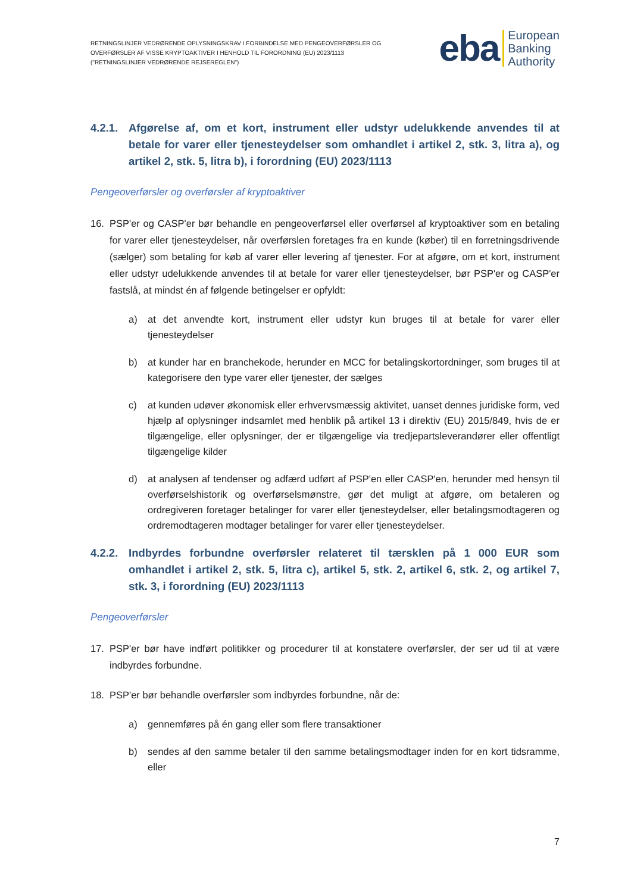RETNINGSLINJER VEDRØRENDE OPLYSNINGSKRAV I FORBINDELSE MED PENGEOVERFØRSLER OG
OVERFØRSLER AF VISSE KRYPTOAKTIVER I HENHOLD TIL FORORDNING (EU) 2023/1113
("RETNINGSLINJER VEDRØRENDE REJSEREGLEN")
eba European
Banking
Authority
4.2.1. Afgørelse af, om et kort, instrument eller udstyr udelukkende anvendes til at betale for varer eller tjenesteydelser som omhandlet i artikel 2, stk. 3, litra a), og artikel 2, stk. 5, litra b), i forordning (EU) 2023/1113
Pengeoverførsler og overførsler af kryptoaktiver
16. PSP'er og CASP'er bør behandle en pengeoverførsel eller overførsel af kryptoaktiver som en betaling for varer eller tjenesteydelser, når overførslen foretages fra en kunde (køber) til en forretningsdrivende (sælger) som betaling for køb af varer eller levering af tjenester. For at afgøre, om et kort, instrument eller udstyr udelukkende anvendes til at betale for varer eller tjenesteydelser, bør PSP'er og CASP'er fastslå, at mindst én af følgende betingelser er opfyldt:
a) at det anvendte kort, instrument eller udstyr kun bruges til at betale for varer eller tjenesteydelser
b) at kunder har en branchekode, herunder en MCC for betalingskortordninger, som bruges til at kategorisere den type varer eller tjenester, der sælges
c) at kunden udøver økonomisk eller erhvervsmæssig aktivitet, uanset dennes juridiske form, ved hjælp af oplysninger indsamlet med henblik på artikel 13 i direktiv (EU) 2015/849, hvis de er tilgængelige, eller oplysninger, der er tilgængelige via tredjepartsleverandører eller offentligt tilgængelige kilder
d) at analysen af tendenser og adfærd udført af PSP'en eller CASP'en, herunder med hensyn til overførselshistorik og overførselsmønstre, gør det muligt at afgøre, om betaleren og ordregiveren foretager betalinger for varer eller tjenesteydelser, eller betalingsmodtageren og ordremodtageren modtager betalinger for varer eller tjenesteydelser.
4.2.2. Indbyrdes forbundne overførsler relateret til tærsklen på 1 000 EUR som omhandlet i artikel 2, stk. 5, litra c), artikel 5, stk. 2, artikel 6, stk. 2, og artikel 7, stk. 3, i forordning (EU) 2023/1113
Pengeoverførsler
17. PSP'er bør have indført politikker og procedurer til at konstatere overførsler, der ser ud til at være indbyrdes forbundne.
18. PSP'er bør behandle overførsler som indbyrdes forbundne, når de:
a) gennemføres på én gang eller som flere transaktioner
b) sendes af den samme betaler til den samme betalingsmodtager inden for en kort tidsramme, eller
7